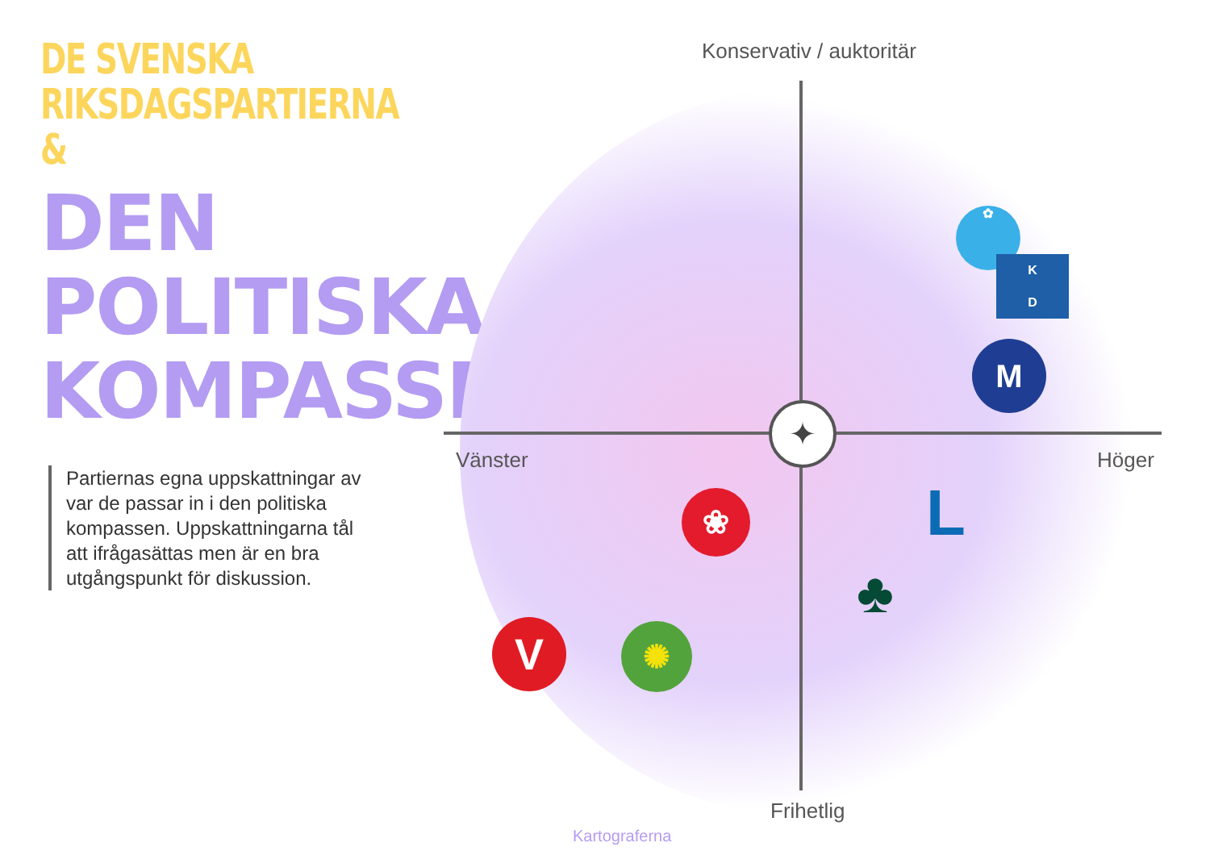DE SVENSKA
RIKSDAGSPARTIERNA &
DEN POLITISKA KOMPASSEN
Partiernas egna uppskattningar av var de passar in i den politiska kompassen. Uppskattningarna tål att ifrågasättas men är en bra utgångspunkt för diskussion.
Konservativ / auktoritär
✦
Vänster Höger
Frihetlig
✿
K
D
M
L
♣
❀
V ✺
Kartograferna